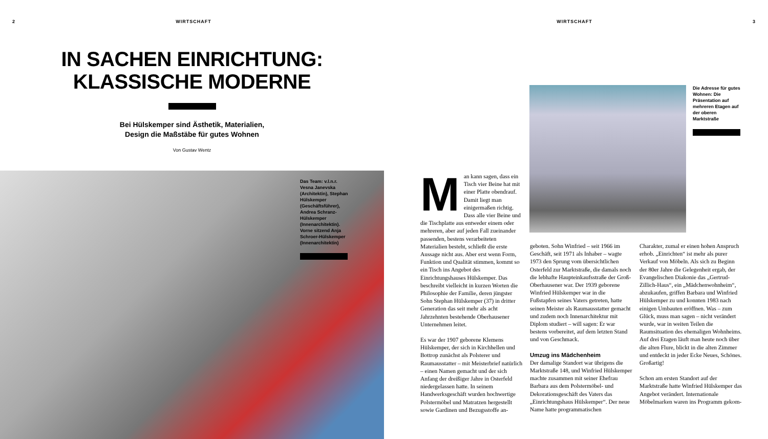2 WIRTSCHAFT
IN SACHEN EINRICHTUNG:
KLASSISCHE MODERNE
Bei Hülskemper sind Ästhetik, Materialien,
Design die Maßstäbe für gutes Wohnen
Von Gustav Wentz
Das Team: v.l.n.r. Vesna Janevska (Architektin), Stephan Hülskemper (Geschäftsführer), Andrea Schranz-Hülskemper (Innenarchitektin). Vorne sitzend Anja Schroer-Hülskemper (Innenarchitektin)
WIRTSCHAFT 3
Die Adresse für gutes Wohnen: Die Präsentation auf mehreren Etagen auf der oberen Marktstraße
Man kann sagen, dass ein Tisch vier Beine hat mit einer Platte obendrauf. Damit liegt man einigermaßen richtig. Dass alle vier Beine und die Tischplatte aus entweder einem oder mehreren, aber auf jeden Fall zueinander passenden, bestens verarbeiteten Materialien besteht, schließt die erste Aussage nicht aus. Aber erst wenn Form, Funktion und Qualität stimmen, kommt so ein Tisch ins Angebot des Einrichtungshauses Hülskemper. Das beschreibt vielleicht in kurzen Worten die Philosophie der Familie, deren jüngster Sohn Stephan Hülskemper (37) in dritter Generation das seit mehr als acht Jahrzehnten bestehende Oberhausener Unternehmen leitet.
Es war der 1907 geborene Klemens Hülskemper, der sich in Kirchhellen und Bottrop zunächst als Polsterer und Raumausstatter – mit Meisterbrief natürlich – einen Namen gemacht und der sich Anfang der dreißiger Jahre in Osterfeld niedergelassen hatte. In seinem Handwerksgeschäft wurden hochwertige Polstermöbel und Matratzen hergestellt sowie Gardinen und Bezugsstoffe an-
geboten. Sohn Winfried – seit 1966 im Geschäft, seit 1971 als Inhaber – wagte 1973 den Sprung vom übersichtlichen Osterfeld zur Marktstraße, die damals noch die lebhafte Haupteinkaufsstraße der Groß-Oberhausener war. Der 1939 geborene Winfried Hülskemper war in die Fußstapfen seines Vaters getreten, hatte seinen Meister als Raumausstatter gemacht und zudem noch Innenarchitektur mit Diplom studiert – will sagen: Er war bestens vorbereitet, auf dem letzten Stand und von Geschmack.
Umzug ins Mädchenheim
Der damalige Standort war übrigens die Marktstraße 148, und Winfried Hülskemper machte zusammen mit seiner Ehefrau Barbara aus dem Polstermöbel- und Dekorationsgeschäft des Vaters das „Einrichtungshaus Hülskemper“. Der neue Name hatte programmatischen
Charakter, zumal er einen hohen Anspruch erhob. „Einrichten“ ist mehr als purer Verkauf von Möbeln. Als sich zu Beginn der 80er Jahre die Gelegenheit ergab, der Evangelischen Diakonie das „Gertrud-Zillich-Haus“, ein „Mädchenwohnheim“, abzukaufen, griffen Barbara und Winfried Hülskemper zu und konnten 1983 nach einigen Umbauten eröffnen. Was – zum Glück, muss man sagen – nicht verändert wurde, war in weiten Teilen die Raumsituation des ehemaligen Wohnheims. Auf drei Etagen läuft man heute noch über die alten Flure, blickt in die alten Zimmer und entdeckt in jeder Ecke Neues, Schönes. Großartig!
Schon am ersten Standort auf der Marktstraße hatte Winfried Hülskemper das Angebot verändert. Internationale Möbelmarken waren ins Programm gekom-